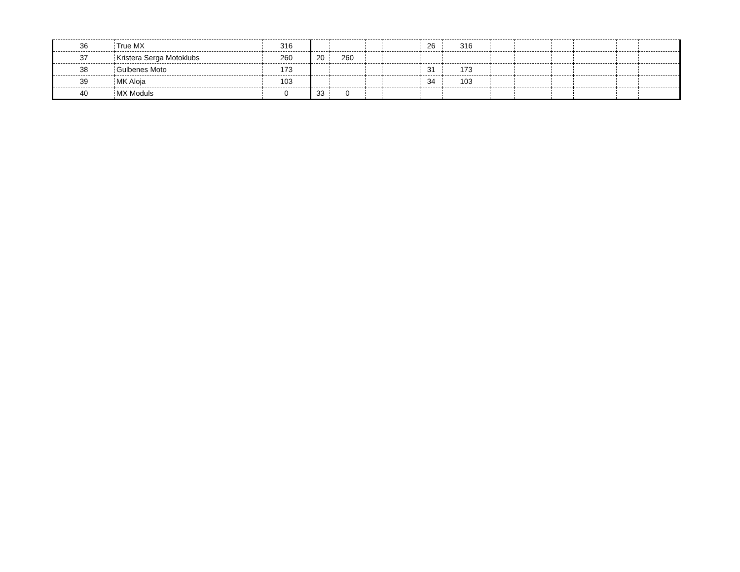| 36 | True MX | 316 | | | | | 26 | 316 | | | | | | |
| 37 | Kristera Serga Motoklubs | 260 | 20 | 260 | | | | | | | | | | |
| 38 | Gulbenes Moto | 173 | | | | | 31 | 173 | | | | | | |
| 39 | MK Aloja | 103 | | | | | 34 | 103 | | | | | | |
| 40 | MX Moduls | 0 | 33 | 0 | | | | | | | | | | |